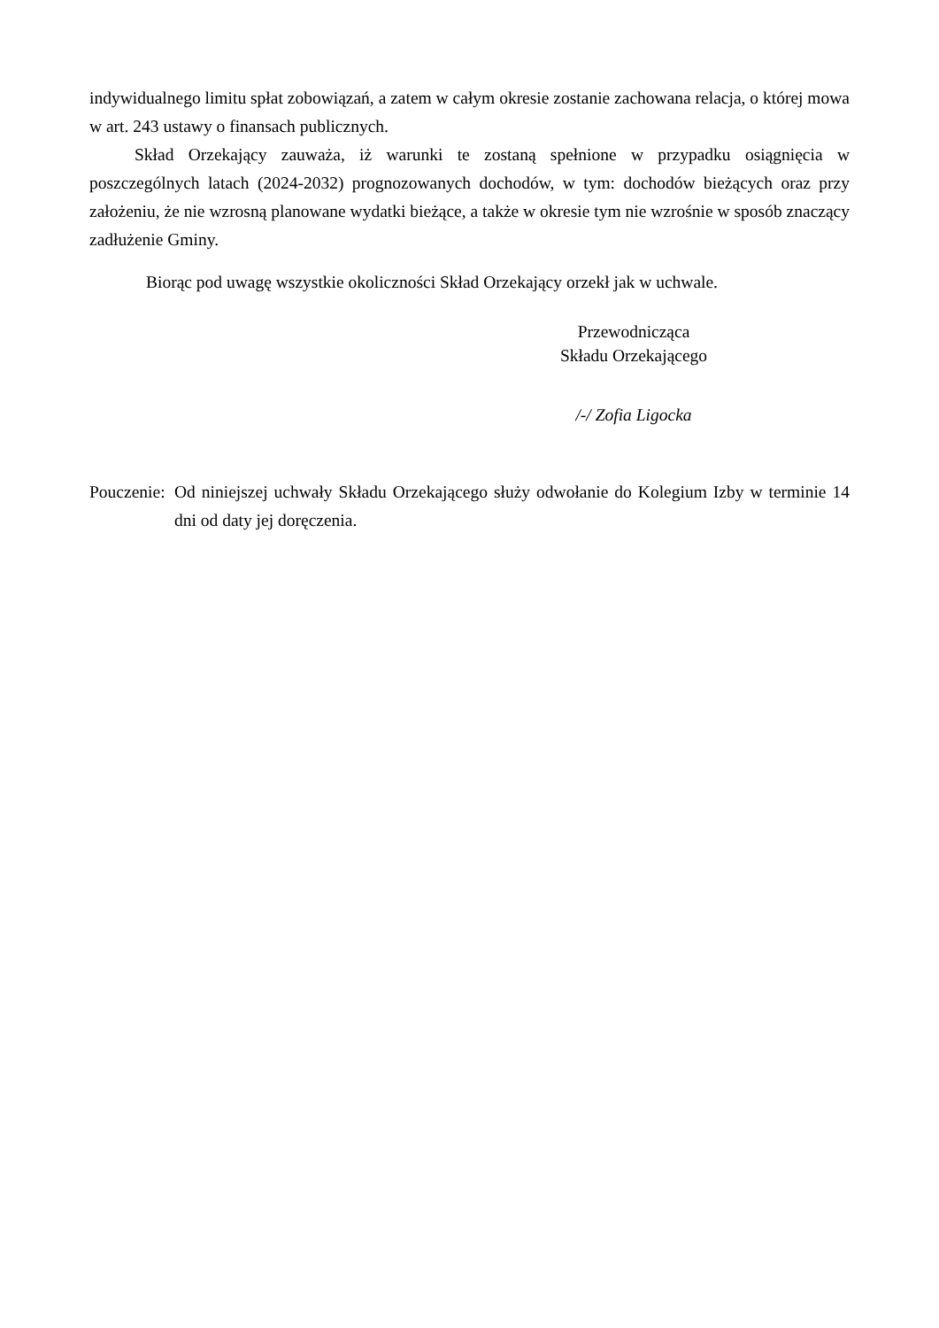indywidualnego limitu spłat zobowiązań, a zatem w całym okresie zostanie zachowana relacja, o której mowa w art. 243 ustawy o finansach publicznych.
Skład Orzekający zauważa, iż warunki te zostaną spełnione w przypadku osiągnięcia w poszczególnych latach (2024-2032) prognozowanych dochodów, w tym: dochodów bieżących oraz przy założeniu, że nie wzrosną planowane wydatki bieżące, a także w okresie tym nie wzrośnie w sposób znaczący zadłużenie Gminy.
Biorąc pod uwagę wszystkie okoliczności Skład Orzekający orzekł jak w uchwale.
Przewodnicząca
Składu Orzekającego
/-/ Zofia Ligocka
Pouczenie: Od niniejszej uchwały Składu Orzekającego służy odwołanie do Kolegium Izby w terminie 14 dni od daty jej doręczenia.